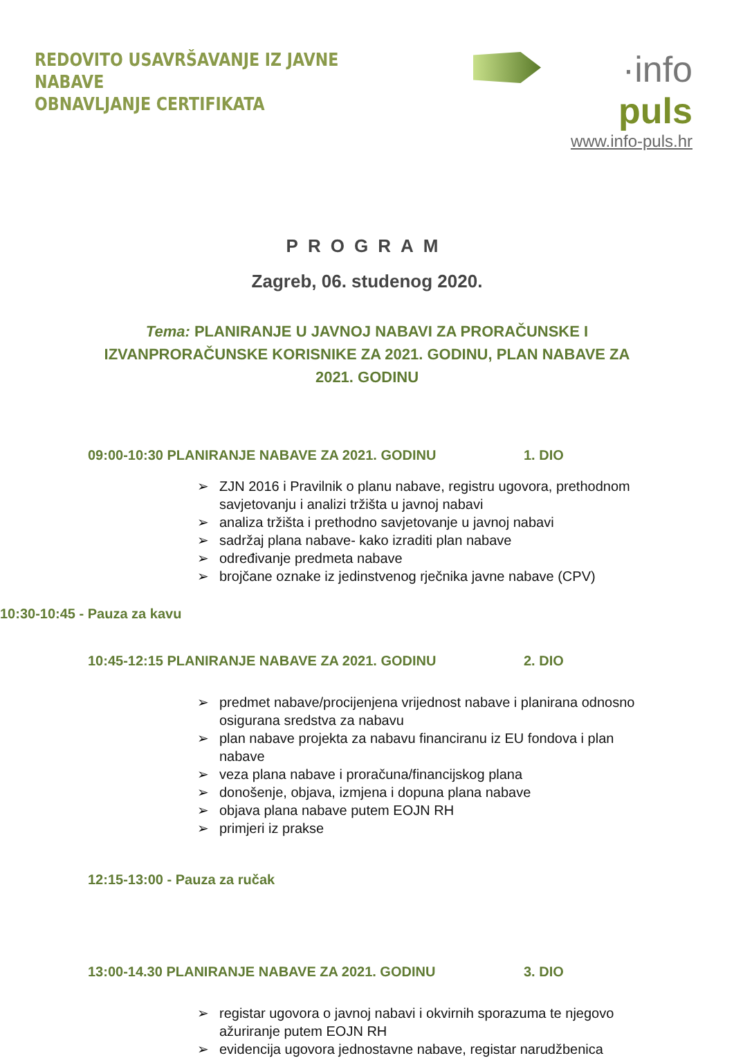REDOVITO USAVRŠAVANJE IZ JAVNE NABAVE
OBNAVLJANJE CERTIFIKATA
·info puls
www.info-puls.hr
PROGRAM
Zagreb, 06. studenog 2020.
Tema: PLANIRANJE U JAVNOJ NABAVI ZA PRORAČUNSKE I IZVANPRORAČUNSKE KORISNIKE ZA 2021. GODINU, PLAN NABAVE ZA 2021. GODINU
09:00-10:30 PLANIRANJE NABAVE ZA 2021. GODINU 1. DIO
➢ ZJN 2016 i Pravilnik o planu nabave, registru ugovora, prethodnom savjetovanju i analizi tržišta u javnoj nabavi
➢ analiza tržišta i prethodno savjetovanje u javnoj nabavi
➢ sadržaj plana nabave- kako izraditi plan nabave
➢ određivanje predmeta nabave
➢ brojčane oznake iz jedinstvenog rječnika javne nabave (CPV)
10:30-10:45 - Pauza za kavu
10:45-12:15 PLANIRANJE NABAVE ZA 2021. GODINU 2. DIO
➢ predmet nabave/procijenjena vrijednost nabave i planirana odnosno osigurana sredstva za nabavu
➢ plan nabave projekta za nabavu financiranu iz EU fondova i plan nabave
➢ veza plana nabave i proračuna/financijskog plana
➢ donošenje, objava, izmjena i dopuna plana nabave
➢ objava plana nabave putem EOJN RH
➢ primjeri iz prakse
12:15-13:00 - Pauza za ručak
13:00-14.30 PLANIRANJE NABAVE ZA 2021. GODINU 3. DIO
➢ registar ugovora o javnoj nabavi i okvirnih sporazuma te njegovo ažuriranje putem EOJN RH
➢ evidencija ugovora jednostavne nabave, registar narudžbenica